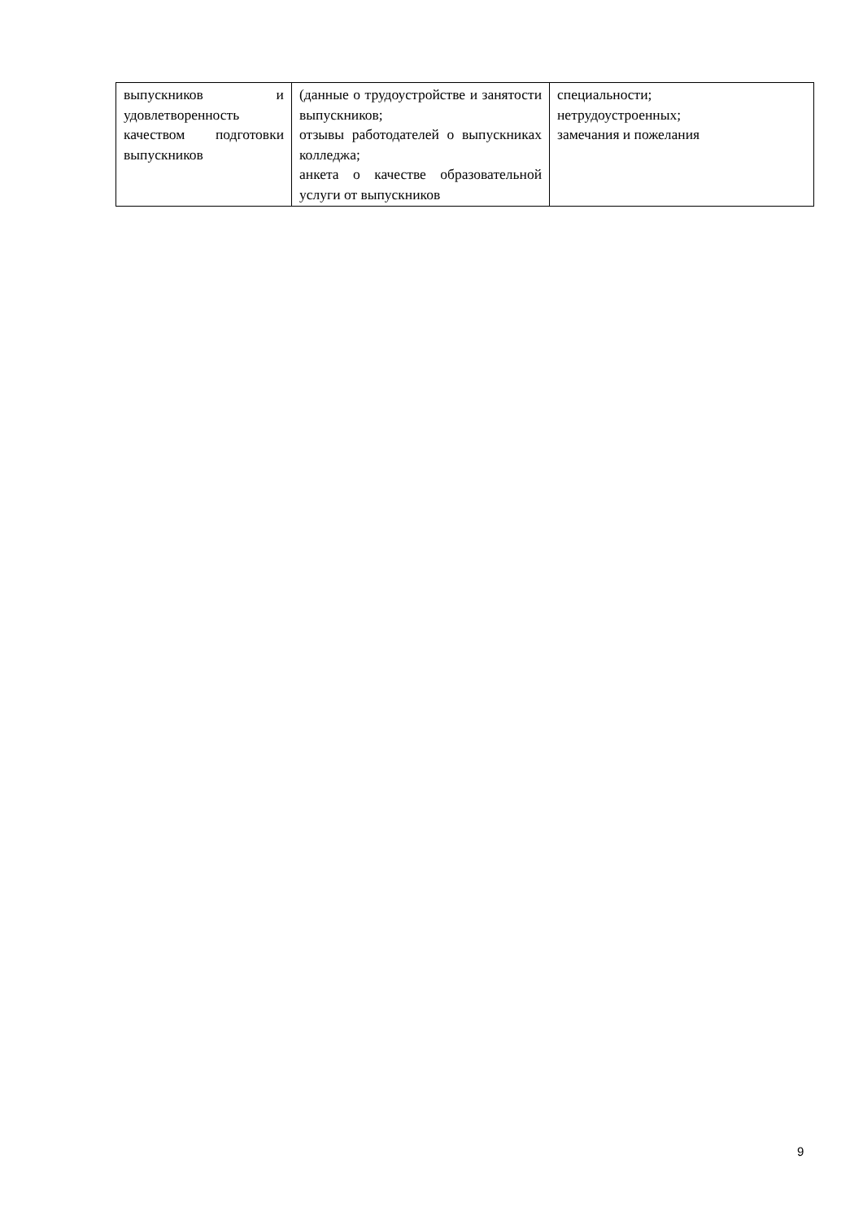| выпускников и удовлетворенность качеством подготовки выпускников | (данные о трудоустройстве и занятости выпускников; отзывы работодателей о выпускниках колледжа; анкета о качестве образовательной услуги от выпускников | специальности; нетрудоустроенных; замечания и пожелания |
9